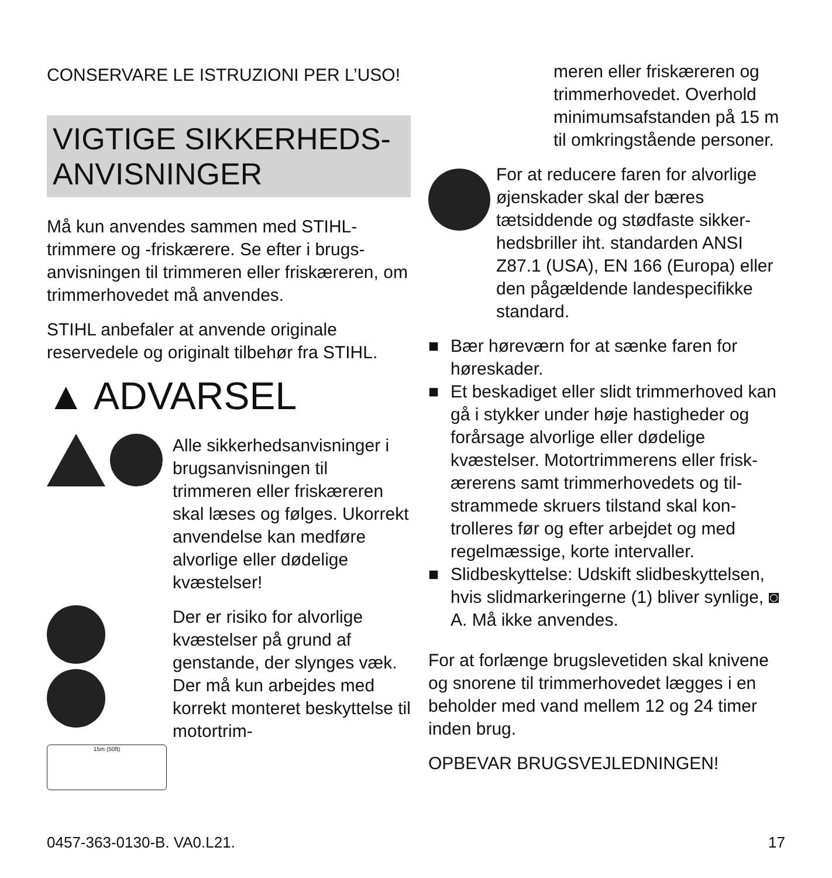CONSERVARE LE ISTRUZIONI PER L’USO!
VIGTIGE SIKKERHEDS-
ANVISNINGER
Må kun anvendes sammen med STIHL-trimmere og -friskærere. Se efter i brugs­anvisningen til trimmeren eller friskære­ren, om trimmerhovedet må anvendes.
STIHL anbefaler at anvende originale reservedele og originalt tilbehør fra STIHL.
▲ ADVARSEL
Alle sikkerhedsanvisnin­ger i brugsanvisningen til trimmeren eller friskære­ren skal læses og følges. Ukorrekt anvendelse kan medføre alvorlige eller dødelige kvæstelser!
15m (50ft)
Der er risiko for alvorlige kvæstelser på grund af genstande, der slynges væk. Der må kun arbejdes med korrekt monteret beskyttelse til motortrim-
meren eller friskæreren og trimmerhovedet. Overhold minimumsafstanden på 15 m til omkringstående personer.
For at reducere faren for alvor­lige øjenskader skal der bæres tætsiddende og stødfaste sikker­hedsbriller iht. standarden ANSI Z87.1 (USA), EN 166 (Europa) eller den pågældende landespecifikke standard.
■ Bær høreværn for at sænke faren for høreskader.
■ Et beskadiget eller slidt trimmerhoved kan gå i stykker under høje hastigheder og forårsage alvorlige eller dødelige kvæstelser. Motortrimmerens eller frisk­ærerens samt trimmerhovedets og til­strammede skruers tilstand skal kon­trolleres før og efter arbejdet og med regelmæssige, korte intervaller.
■ Slidbeskyttelse: Udskift slidbeskyttel­sen, hvis slidmarkeringerne (1) bliver synlige, ◙ A. Må ikke anvendes.
For at forlænge brugslevetiden skal kni­vene og snorene til trimmerhovedet læg­ges i en beholder med vand mellem 12 og 24 timer inden brug.
OPBEVAR BRUGSVEJLEDNINGEN!
0457-363-0130-B. VA0.L21. 17